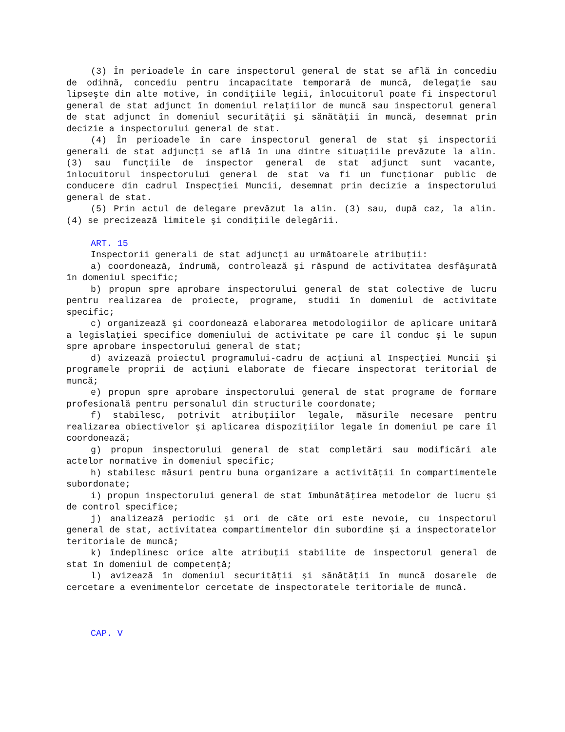(3) În perioadele în care inspectorul general de stat se află în concediu de odihnă, concediu pentru incapacitate temporară de muncă, delegaţie sau lipseşte din alte motive, în condiţiile legii, înlocuitorul poate fi inspectorul general de stat adjunct în domeniul relaţiilor de muncă sau inspectorul general de stat adjunct în domeniul securităţii şi sănătăţii în muncă, desemnat prin decizie a inspectorului general de stat.
(4) În perioadele în care inspectorul general de stat şi inspectorii generali de stat adjuncţi se află în una dintre situaţiile prevăzute la alin. (3) sau funcţiile de inspector general de stat adjunct sunt vacante, înlocuitorul inspectorului general de stat va fi un funcţionar public de conducere din cadrul Inspecţiei Muncii, desemnat prin decizie a inspectorului general de stat.
(5) Prin actul de delegare prevăzut la alin. (3) sau, după caz, la alin. (4) se precizează limitele şi condiţiile delegării.
ART. 15
Inspectorii generali de stat adjuncţi au următoarele atribuţii:
a) coordonează, îndrumă, controlează şi răspund de activitatea desfăşurată în domeniul specific;
b) propun spre aprobare inspectorului general de stat colective de lucru pentru realizarea de proiecte, programe, studii în domeniul de activitate specific;
c) organizează şi coordonează elaborarea metodologiilor de aplicare unitară a legislaţiei specifice domeniului de activitate pe care îl conduc şi le supun spre aprobare inspectorului general de stat;
d) avizează proiectul programului-cadru de acţiuni al Inspecţiei Muncii şi programele proprii de acţiuni elaborate de fiecare inspectorat teritorial de muncă;
e) propun spre aprobare inspectorului general de stat programe de formare profesională pentru personalul din structurile coordonate;
f) stabilesc, potrivit atribuţiilor legale, măsurile necesare pentru realizarea obiectivelor şi aplicarea dispoziţiilor legale în domeniul pe care îl coordonează;
g) propun inspectorului general de stat completări sau modificări ale actelor normative în domeniul specific;
h) stabilesc măsuri pentru buna organizare a activităţii în compartimentele subordonate;
i) propun inspectorului general de stat îmbunătăţirea metodelor de lucru şi de control specifice;
j) analizează periodic şi ori de câte ori este nevoie, cu inspectorul general de stat, activitatea compartimentelor din subordine şi a inspectoratelor teritoriale de muncă;
k) îndeplinesc orice alte atribuţii stabilite de inspectorul general de stat în domeniul de competenţă;
l) avizează în domeniul securităţii şi sănătăţii în muncă dosarele de cercetare a evenimentelor cercetate de inspectoratele teritoriale de muncă.
CAP. V